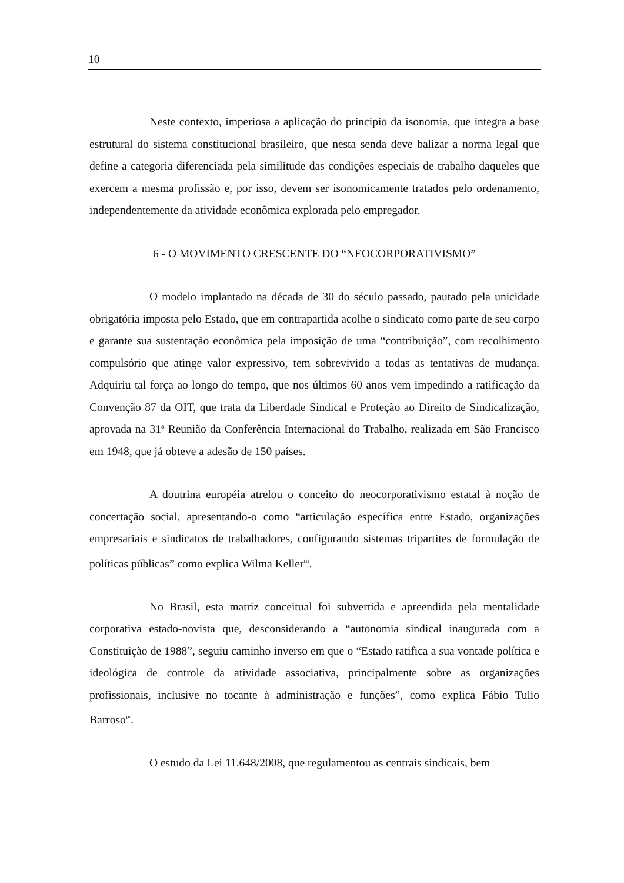10
Neste contexto, imperiosa a aplicação do principio da isonomia, que integra a base estrutural do sistema constitucional brasileiro, que nesta senda deve balizar a norma legal que define a categoria diferenciada pela similitude das condições especiais de trabalho daqueles que exercem a mesma profissão e, por isso, devem ser isonomicamente tratados pelo ordenamento, independentemente da atividade econômica explorada pelo empregador.
6 - O MOVIMENTO CRESCENTE DO “NEOCORPORATIVISMO”
O modelo implantado na década de 30 do século passado, pautado pela unicidade obrigatória imposta pelo Estado, que em contrapartida acolhe o sindicato como parte de seu corpo e garante sua sustentação econômica pela imposição de uma “contribuição”, com recolhimento compulsório que atinge valor expressivo, tem sobrevivido a todas as tentativas de mudança. Adquiriu tal força ao longo do tempo, que nos últimos 60 anos vem impedindo a ratificação da Convenção 87 da OIT, que trata da Liberdade Sindical e Proteção ao Direito de Sindicalização, aprovada na 31ª Reunião da Conferência Internacional do Trabalho, realizada em São Francisco em 1948, que já obteve a adesão de 150 países.
A doutrina européia atrelou o conceito do neocorporativismo estatal à noção de concertação social, apresentando-o como “articulação específica entre Estado, organizações empresariais e sindicatos de trabalhadores, configurando sistemas tripartites de formulação de políticas públicas” como explica Wilma Keller<sup>iii</sup>.
No Brasil, esta matriz conceitual foi subvertida e apreendida pela mentalidade corporativa estado-novista que, desconsiderando a “autonomia sindical inaugurada com a Constituição de 1988”, seguiu caminho inverso em que o “Estado ratifica a sua vontade política e ideológica de controle da atividade associativa, principalmente sobre as organizações profissionais, inclusive no tocante à administração e funções”, como explica Fábio Tulio Barroso<sup>iv</sup>.
O estudo da Lei 11.648/2008, que regulamentou as centrais sindicais, bem